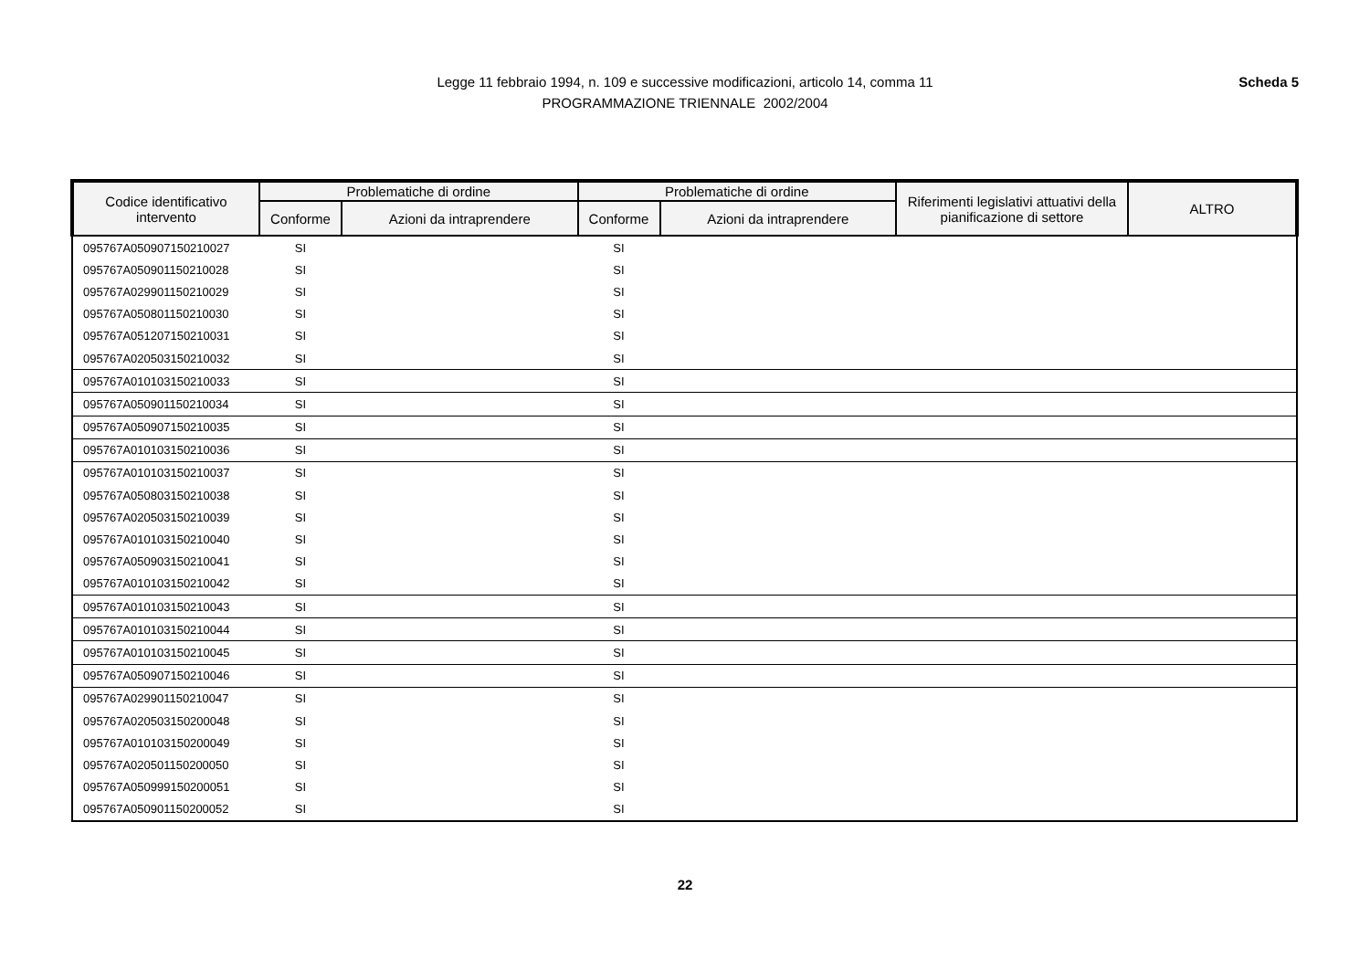Legge 11 febbraio 1994, n. 109 e successive modificazioni, articolo 14, comma 11
PROGRAMMAZIONE TRIENNALE 2002/2004
Scheda 5
| Codice identificativo intervento | Problematiche di ordine | | Problematiche di ordine | | Riferimenti legislativi attuativi della pianificazione di settore | ALTRO |
| --- | --- | --- | --- | --- | --- | --- |
| | Conforme | Azioni da intraprendere | Conforme | Azioni da intraprendere | | |
| 095767A050907150210027 | SI | | SI | | | |
| 095767A050901150210028 | SI | | SI | | | |
| 095767A029901150210029 | SI | | SI | | | |
| 095767A050801150210030 | SI | | SI | | | |
| 095767A051207150210031 | SI | | SI | | | |
| 095767A020503150210032 | SI | | SI | | | |
| 095767A010103150210033 | SI | | SI | | | |
| 095767A050901150210034 | SI | | SI | | | |
| 095767A050907150210035 | SI | | SI | | | |
| 095767A010103150210036 | SI | | SI | | | |
| 095767A010103150210037 | SI | | SI | | | |
| 095767A050803150210038 | SI | | SI | | | |
| 095767A020503150210039 | SI | | SI | | | |
| 095767A010103150210040 | SI | | SI | | | |
| 095767A050903150210041 | SI | | SI | | | |
| 095767A010103150210042 | SI | | SI | | | |
| 095767A010103150210043 | SI | | SI | | | |
| 095767A010103150210044 | SI | | SI | | | |
| 095767A010103150210045 | SI | | SI | | | |
| 095767A050907150210046 | SI | | SI | | | |
| 095767A029901150210047 | SI | | SI | | | |
| 095767A020503150200048 | SI | | SI | | | |
| 095767A010103150200049 | SI | | SI | | | |
| 095767A020501150200050 | SI | | SI | | | |
| 095767A050999150200051 | SI | | SI | | | |
| 095767A050901150200052 | SI | | SI | | | |
22